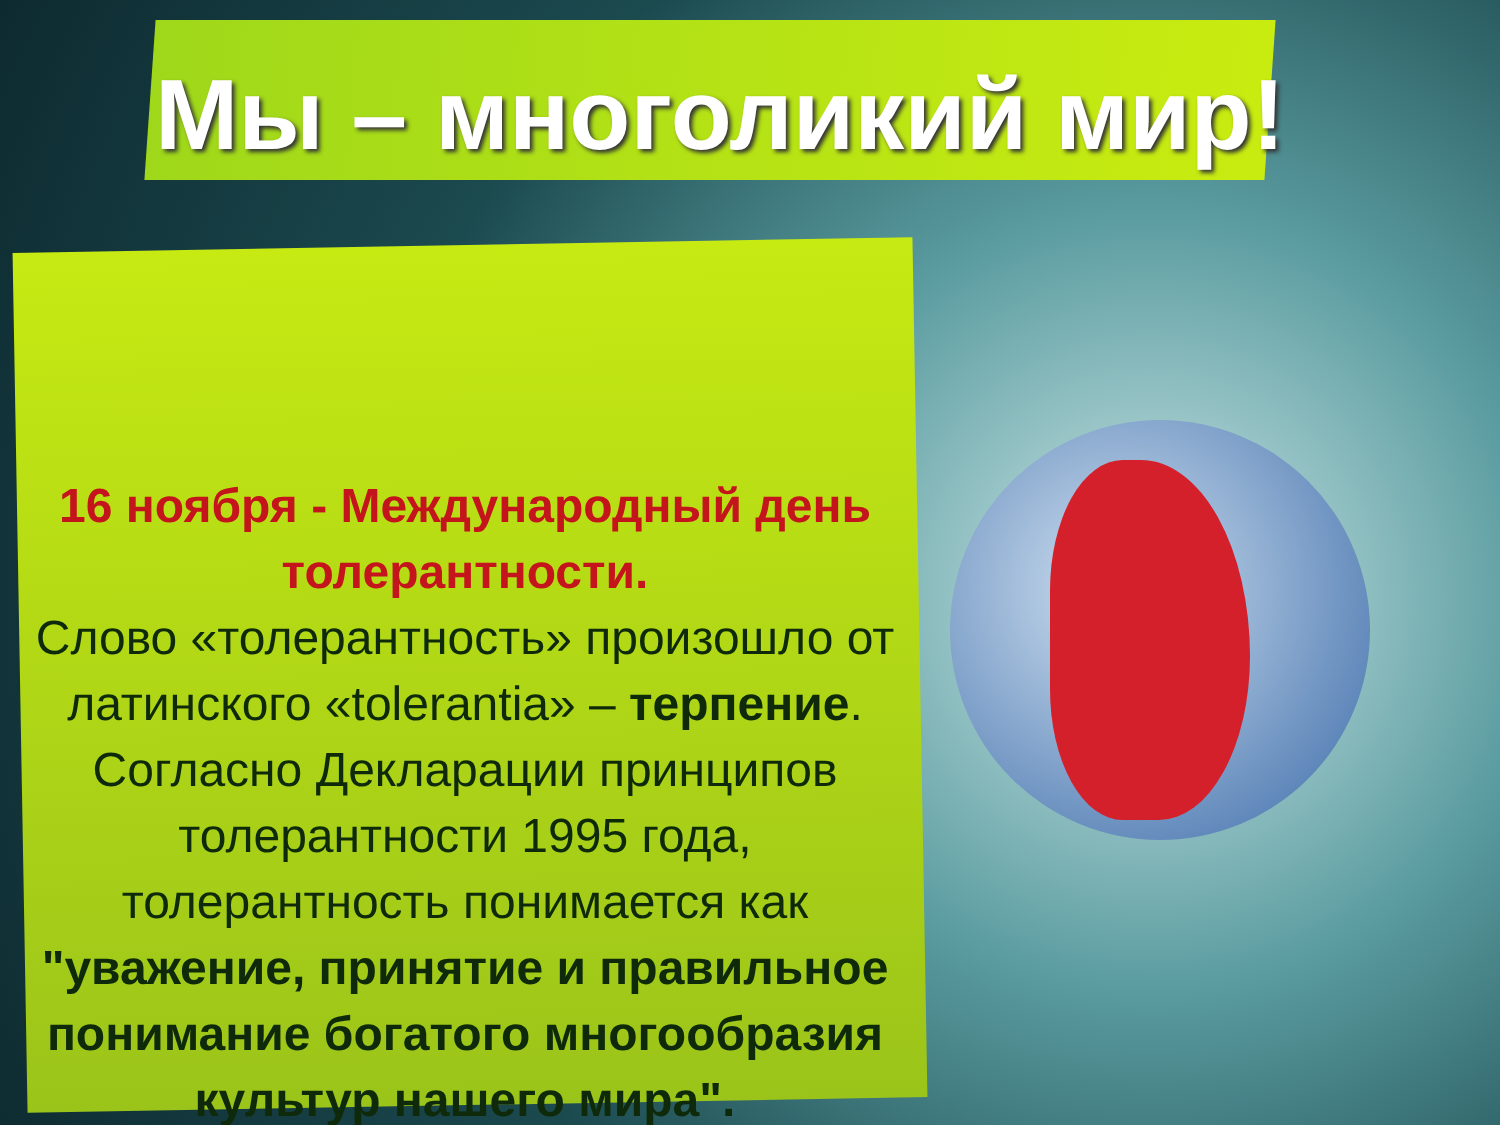Мы – многоликий мир!
16 ноября - Международный день толерантности.
Слово «толерантность» произошло от латинского «tolerantia» – терпение. Согласно Декларации принципов толерантности 1995 года, толерантность понимается как "уважение, принятие и правильное понимание богатого многообразия культур нашего мира".